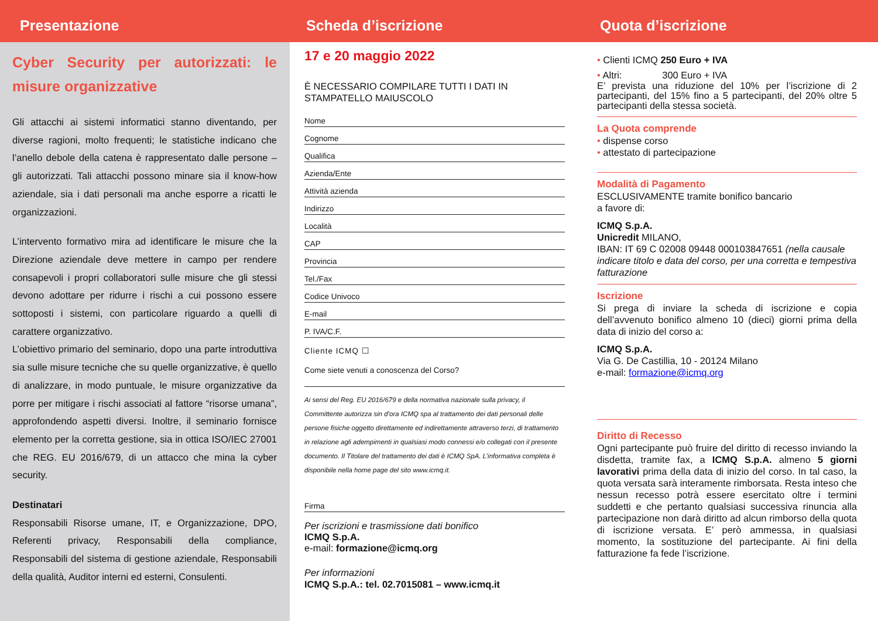Presentazione
Cyber Security per autorizzati: le misure organizzative
Gli attacchi ai sistemi informatici stanno diventando, per diverse ragioni, molto frequenti; le statistiche indicano che l’anello debole della catena è rappresentato dalle persone – gli autorizzati. Tali attacchi possono minare sia il know-how aziendale, sia i dati personali ma anche esporre a ricatti le organizzazioni.
L’intervento formativo mira ad identificare le misure che la Direzione aziendale deve mettere in campo per rendere consapevoli i propri collaboratori sulle misure che gli stessi devono adottare per ridurre i rischi a cui possono essere sottoposti i sistemi, con particolare riguardo a quelli di carattere organizzativo.
L’obiettivo primario del seminario, dopo una parte introduttiva sia sulle misure tecniche che su quelle organizzative, è quello di analizzare, in modo puntuale, le misure organizzative da porre per mitigare i rischi associati al fattore “risorse umana”, approfondendo aspetti diversi. Inoltre, il seminario fornisce elemento per la corretta gestione, sia in ottica ISO/IEC 27001 che REG. EU 2016/679, di un attacco che mina la cyber security.
Destinatari
Responsabili Risorse umane, IT, e Organizzazione, DPO, Referenti privacy, Responsabili della compliance, Responsabili del sistema di gestione aziendale, Responsabili della qualità, Auditor interni ed esterni, Consulenti.
Scheda d’iscrizione
17 e 20 maggio 2022
È NECESSARIO COMPILARE TUTTI I DATI IN STAMPATELLO MAIUSCOLO
Nome
Cognome
Qualifica
Azienda/Ente
Attività azienda
Indirizzo
Località
CAP
Provincia
Tel./Fax
Codice Univoco
E-mail
P. IVA/C.F.
Cliente ICMQ ☐
Come siete venuti a conoscenza del Corso?
Ai sensi del Reg. EU 2016/679 e della normativa nazionale sulla privacy, il Committente autorizza sin d’ora ICMQ spa al trattamento dei dati personali delle persone fisiche oggetto direttamente ed indirettamente attraverso terzi, di trattamento in relazione agli adempimenti in qualsiasi modo connessi e/o collegati con il presente documento. Il Titolare del trattamento dei dati è ICMQ SpA. L’informativa completa è disponibile nella home page del sito www.icmq.it.
Firma
Per iscrizioni e trasmissione dati bonifico
ICMQ S.p.A.
e-mail: formazione@icmq.org
Per informazioni
ICMQ S.p.A.: tel. 02.7015081 – www.icmq.it
Quota d’iscrizione
• Clienti ICMQ 250 Euro + IVA
• Altri: 300 Euro + IVA
E’ prevista una riduzione del 10% per l’iscrizione di 2 partecipanti, del 15% fino a 5 partecipanti, del 20% oltre 5 partecipanti della stessa società.
La Quota comprende
• dispense corso
• attestato di partecipazione
Modalità di Pagamento
ESCLUSIVAMENTE tramite bonifico bancario
a favore di:
ICMQ S.p.A.
Unicredit MILANO,
IBAN: IT 69 C 02008 09448 000103847651 (nella causale indicare titolo e data del corso, per una corretta e tempestiva fatturazione
Iscrizione
Si prega di inviare la scheda di iscrizione e copia dell’avvenuto bonifico almeno 10 (dieci) giorni prima della data di inizio del corso a:
ICMQ S.p.A.
Via G. De Castillia, 10 - 20124 Milano
e-mail: formazione@icmq.org
Diritto di Recesso
Ogni partecipante può fruire del diritto di recesso inviando la disdetta, tramite fax, a ICMQ S.p.A. almeno 5 giorni lavorativi prima della data di inizio del corso. In tal caso, la quota versata sarà interamente rimborsata. Resta inteso che nessun recesso potrà essere esercitato oltre i termini suddetti e che pertanto qualsiasi successiva rinuncia alla partecipazione non darà diritto ad alcun rimborso della quota di iscrizione versata. E’ però ammessa, in qualsiasi momento, la sostituzione del partecipante. Ai fini della fatturazione fa fede l’iscrizione.